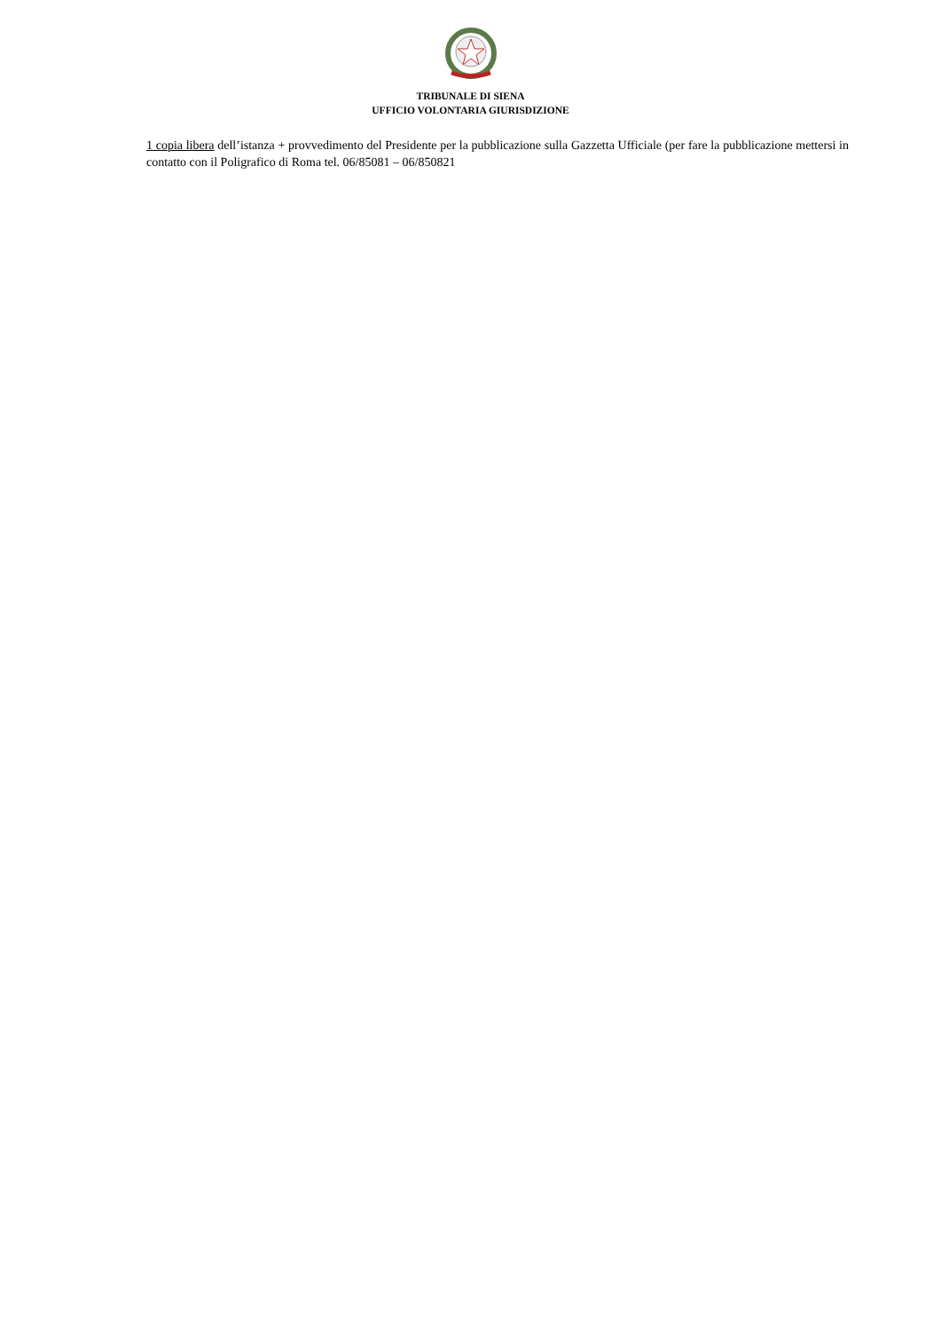TRIBUNALE DI SIENA
UFFICIO VOLONTARIA GIURISDIZIONE
1 copia libera dell’istanza + provvedimento del Presidente per la pubblicazione sulla Gazzetta Ufficiale (per fare la pubblicazione mettersi in contatto con il Poligrafico di Roma tel. 06/85081 – 06/850821